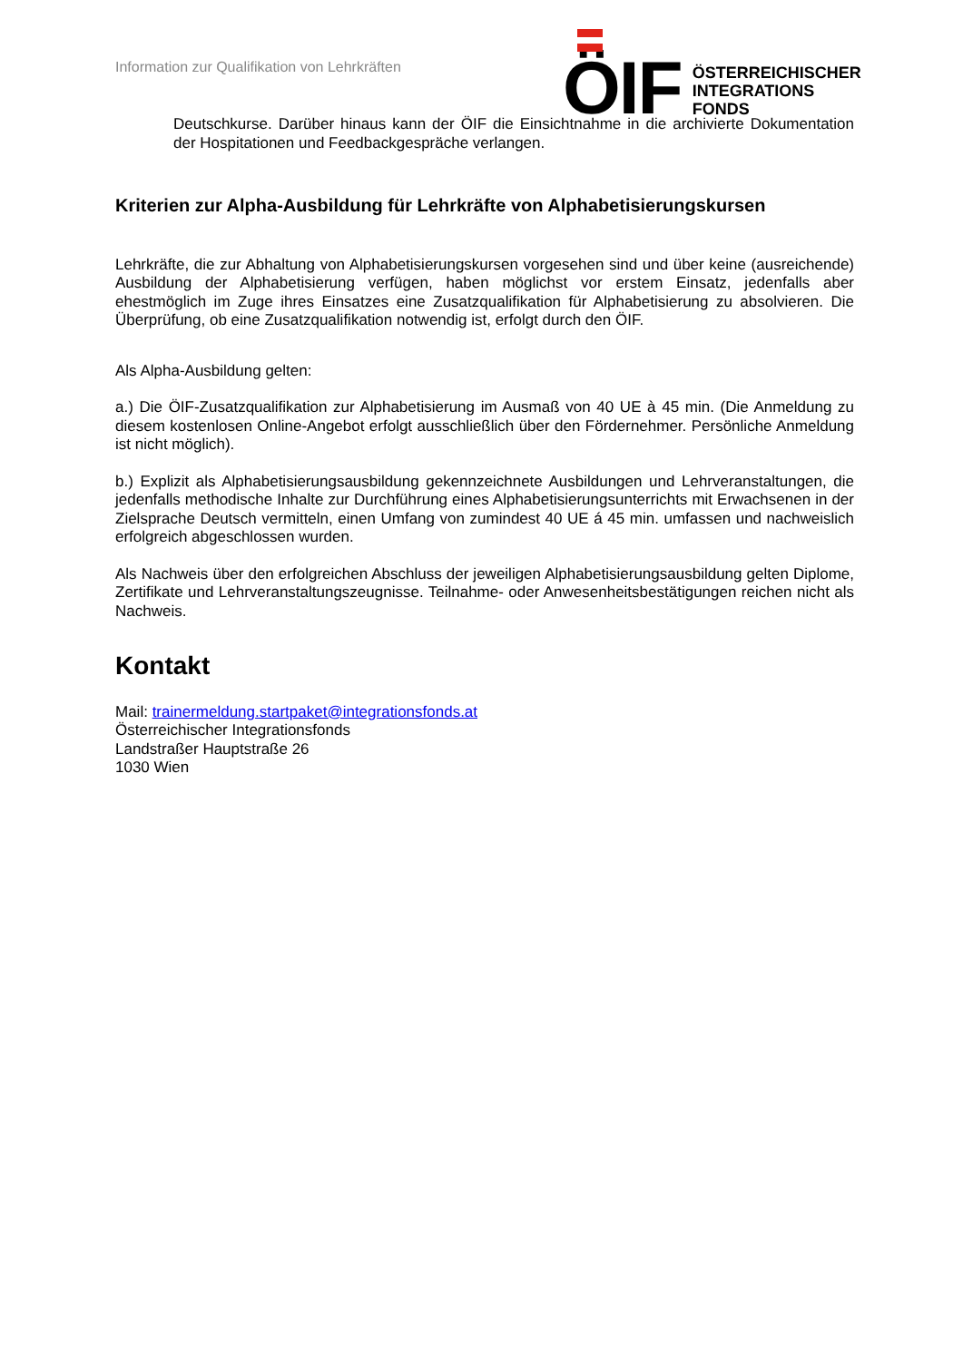Information zur Qualifikation von Lehrkräften
ÖIF
ÖSTERREICHISCHER
INTEGRATIONS
FONDS
Deutschkurse. Darüber hinaus kann der ÖIF die Einsichtnahme in die archivierte Dokumentation der Hospitationen und Feedbackgespräche verlangen.
Kriterien zur Alpha-Ausbildung für Lehrkräfte von Alphabetisierungskursen
Lehrkräfte, die zur Abhaltung von Alphabetisierungskursen vorgesehen sind und über keine (ausreichende) Ausbildung der Alphabetisierung verfügen, haben möglichst vor erstem Einsatz, jedenfalls aber ehestmöglich im Zuge ihres Einsatzes eine Zusatzqualifikation für Alphabetisierung zu absolvieren. Die Überprüfung, ob eine Zusatzqualifikation notwendig ist, erfolgt durch den ÖIF.
Als Alpha-Ausbildung gelten:
a.) Die ÖIF-Zusatzqualifikation zur Alphabetisierung im Ausmaß von 40 UE à 45 min. (Die Anmeldung zu diesem kostenlosen Online-Angebot erfolgt ausschließlich über den Fördernehmer. Persönliche Anmeldung ist nicht möglich).
b.) Explizit als Alphabetisierungsausbildung gekennzeichnete Ausbildungen und Lehrveranstaltungen, die jedenfalls methodische Inhalte zur Durchführung eines Alphabetisierungsunterrichts mit Erwachsenen in der Zielsprache Deutsch vermitteln, einen Umfang von zumindest 40 UE á 45 min. umfassen und nachweislich erfolgreich abgeschlossen wurden.
Als Nachweis über den erfolgreichen Abschluss der jeweiligen Alphabetisierungsausbildung gelten Diplome, Zertifikate und Lehrveranstaltungszeugnisse. Teilnahme- oder Anwesenheitsbestätigungen reichen nicht als Nachweis.
Kontakt
Mail: trainermeldung.startpaket@integrationsfonds.at
Österreichischer Integrationsfonds
Landstraßer Hauptstraße 26
1030 Wien